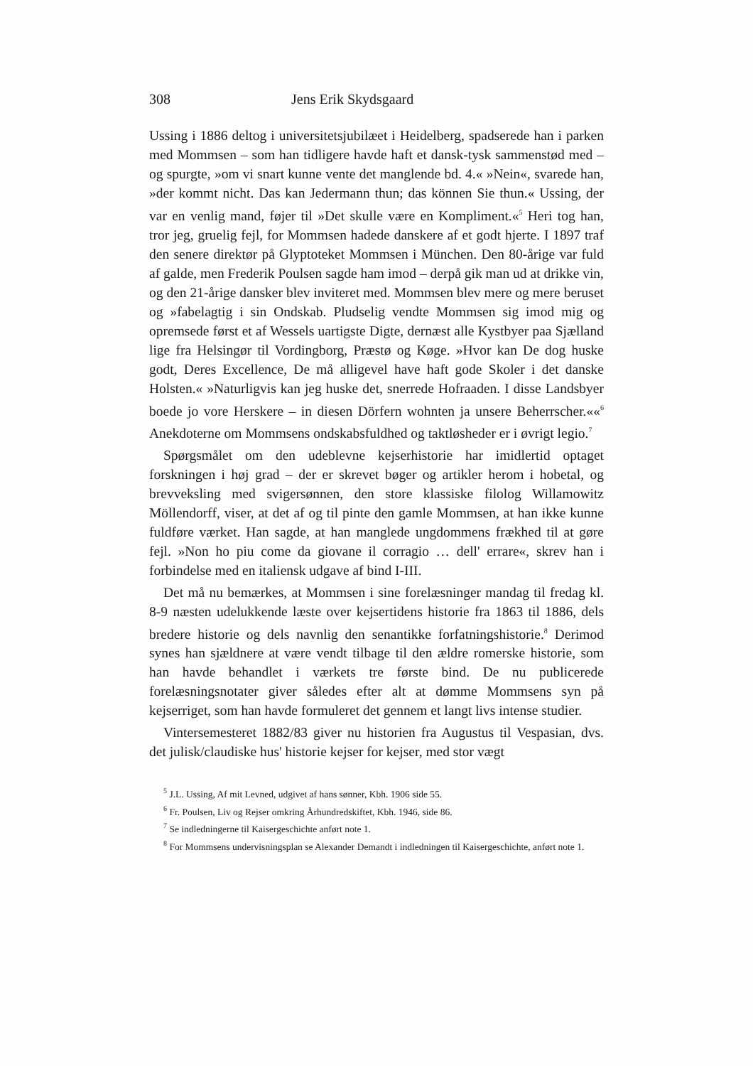308 Jens Erik Skydsgaard
Ussing i 1886 deltog i universitetsjubilæet i Heidelberg, spadserede han i parken med Mommsen – som han tidligere havde haft et dansk-tysk sammenstød med – og spurgte, »om vi snart kunne vente det manglende bd. 4.« »Nein«, svarede han, »der kommt nicht. Das kan Jedermann thun; das können Sie thun.« Ussing, der var en venlig mand, føjer til »Det skulle være en Kompliment.«<sup>5</sup> Heri tog han, tror jeg, gruelig fejl, for Mommsen hadede danskere af et godt hjerte. I 1897 traf den senere direktør på Glyptoteket Mommsen i München. Den 80-årige var fuld af galde, men Frederik Poulsen sagde ham imod – derpå gik man ud at drikke vin, og den 21-årige dansker blev inviteret med. Mommsen blev mere og mere beruset og »fabelagtig i sin Ondskab. Pludselig vendte Mommsen sig imod mig og opremsede først et af Wessels uartigste Digte, dernæst alle Kystbyer paa Sjælland lige fra Helsingør til Vordingborg, Præstø og Køge. »Hvor kan De dog huske godt, Deres Excellence, De må alligevel have haft gode Skoler i det danske Holsten.« »Naturligvis kan jeg huske det, snerrede Hofraaden. I disse Landsbyer boede jo vore Herskere – in diesen Dörfern wohnten ja unsere Beherrscher.««<sup>6</sup> Anekdoterne om Mommsens ondskabsfuldhed og taktløsheder er i øvrigt legio.<sup>7</sup>
Spørgsmålet om den udeblevne kejserhistorie har imidlertid optaget forskningen i høj grad – der er skrevet bøger og artikler herom i hobetal, og brevveksling med svigersønnen, den store klassiske filolog Willamowitz Möllendorff, viser, at det af og til pinte den gamle Mommsen, at han ikke kunne fuldføre værket. Han sagde, at han manglede ungdommens frækhed til at gøre fejl. »Non ho piu come da giovane il corragio … dell' errare«, skrev han i forbindelse med en italiensk udgave af bind I-III.
Det må nu bemærkes, at Mommsen i sine forelæsninger mandag til fredag kl. 8-9 næsten udelukkende læste over kejsertidens historie fra 1863 til 1886, dels bredere historie og dels navnlig den senantikke forfatningshistorie.<sup>8</sup> Derimod synes han sjældnere at være vendt tilbage til den ældre romerske historie, som han havde behandlet i værkets tre første bind. De nu publicerede forelæsningsnotater giver således efter alt at dømme Mommsens syn på kejserriget, som han havde formuleret det gennem et langt livs intense studier.
Vintersemesteret 1882/83 giver nu historien fra Augustus til Vespasian, dvs. det julisk/claudiske hus' historie kejser for kejser, med stor vægt
<sup>5</sup> J.L. Ussing, Af mit Levned, udgivet af hans sønner, Kbh. 1906 side 55.
<sup>6</sup> Fr. Poulsen, Liv og Rejser omkring Århundredskiftet, Kbh. 1946, side 86.
<sup>7</sup> Se indledningerne til Kaisergeschichte anført note 1.
<sup>8</sup> For Mommsens undervisningsplan se Alexander Demandt i indledningen til Kaisergeschichte, anført note 1.